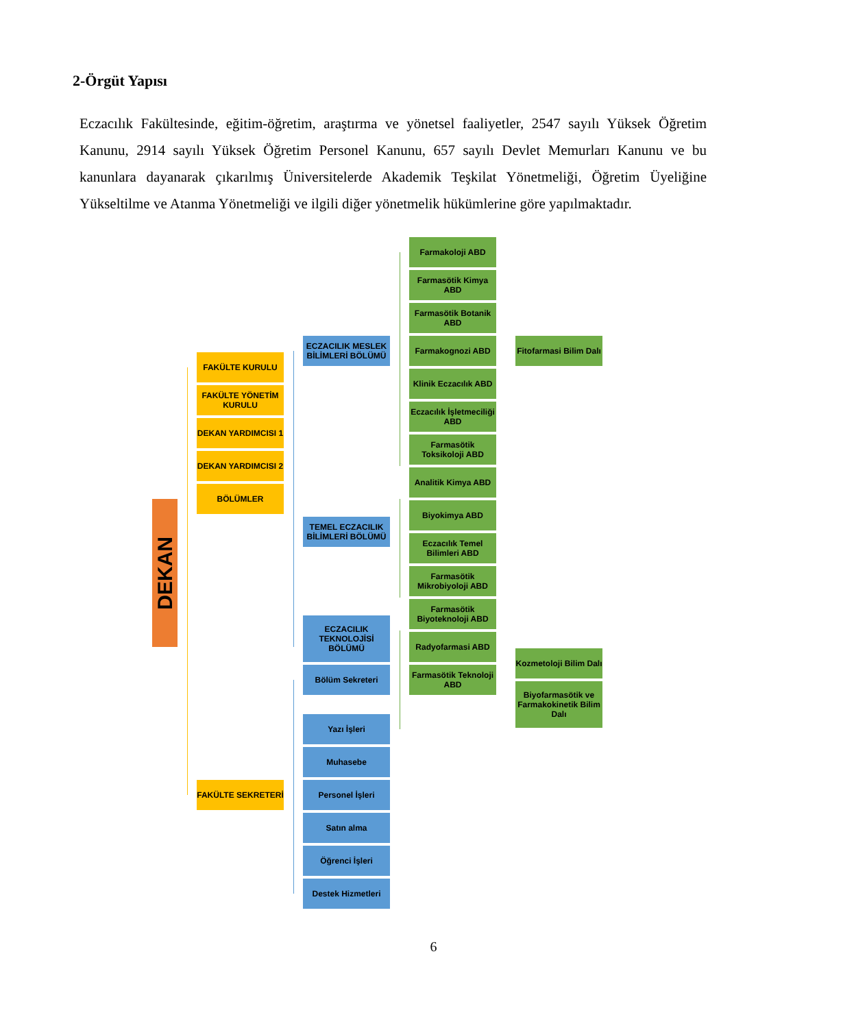2-Örgüt Yapısı
Eczacılık Fakültesinde, eğitim-öğretim, araştırma ve yönetsel faaliyetler, 2547 sayılı Yüksek Öğretim Kanunu, 2914 sayılı Yüksek Öğretim Personel Kanunu, 657 sayılı Devlet Memurları Kanunu ve bu kanunlara dayanarak çıkarılmış Üniversitelerde Akademik Teşkilat Yönetmeliği, Öğretim Üyeliğine Yükseltilme ve Atanma Yönetmeliği ve ilgili diğer yönetmelik hükümlerine göre yapılmaktadır.
DEKAN
Farmakoloji ABD
Farmasötik Kimya ABD
Farmasötik Botanik ABD
ECZACILIK MESLEK BİLİMLERİ BÖLÜMÜ
Farmakognozi ABD
Fitofarmasi Bilim Dalı
FAKÜLTE KURULU
Klinik Eczacılık ABD
FAKÜLTE YÖNETİM KURULU
Eczacılık İşletmeciliği ABD
DEKAN YARDIMCISI 1
Farmasötik Toksikoloji ABD
DEKAN YARDIMCISI 2
Analitik Kimya ABD
BÖLÜMLER
Biyokimya ABD
TEMEL ECZACILIK BİLİMLERİ BÖLÜMÜ
Eczacılık Temel Bilimleri ABD
Farmasötik Mikrobiyoloji ABD
Farmasötik Biyoteknoloji ABD
ECZACILIK TEKNOLOJİSİ BÖLÜMÜ
Radyofarmasi ABD
Kozmetoloji Bilim Dalı
Farmasötik Teknoloji ABD
Bölüm Sekreteri
Biyofarmasötik ve Farmakokinetik Bilim Dalı
Yazı İşleri
Muhasebe
FAKÜLTE SEKRETERİ
Personel İşleri
Satın alma
Öğrenci İşleri
Destek Hizmetleri
6